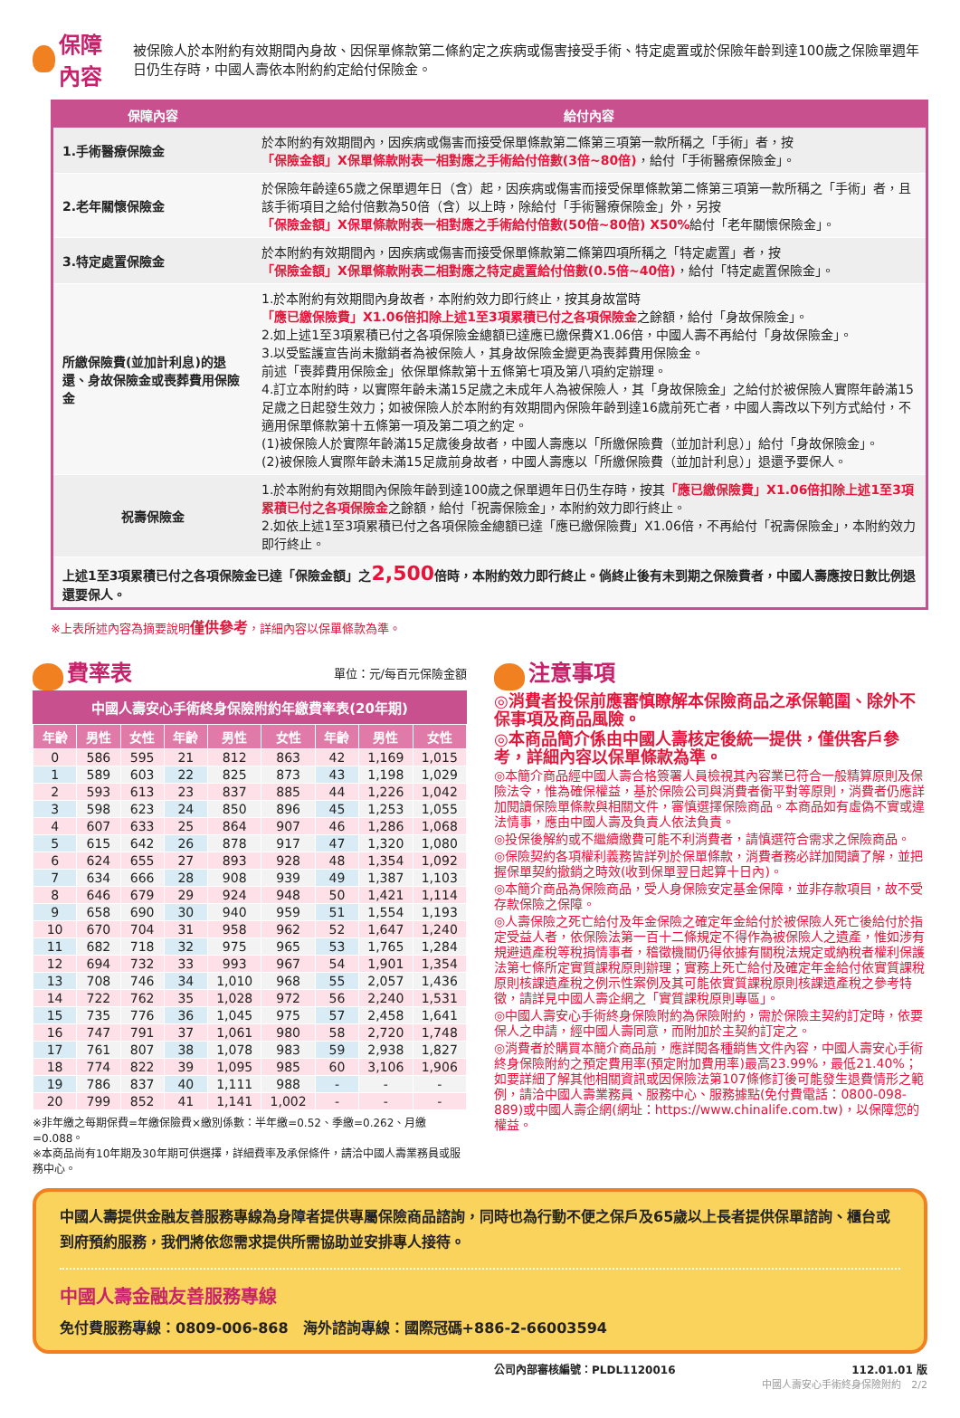保障內容
被保險人於本附約有效期間內身故、因保單條款第二條約定之疾病或傷害接受手術、特定處置或於保險年齡到達100歲之保險單週年日仍生存時，中國人壽依本附約約定給付保險金。
| 保障內容 | 給付內容 |
| --- | --- |
| 1.手術醫療保險金 | 於本附約有效期間內，因疾病或傷害而接受保單條款第二條第三項第一款所稱之「手術」者，按 「保險金額」X保單條款附表一相對應之手術給付倍數(3倍~80倍) ，給付「手術醫療保險金」。 |
| 2.老年關懷保險金 | 於保險年齡達65歲之保單週年日（含）起，因疾病或傷害而接受保單條款第二條第三項第一款所稱之「手術」者，且該手術項目之給付倍數為50倍（含）以上時，除給付「手術醫療保險金」外，另按 「保險金額」X保單條款附表一相對應之手術給付倍數(50倍~80倍) X50% 給付「老年關懷保險金」。 |
| 3.特定處置保險金 | 於本附約有效期間內，因疾病或傷害而接受保單條款第二條第四項所稱之「特定處置」者，按 「保險金額」X保單條款附表二相對應之特定處置給付倍數(0.5倍~40倍) ，給付「特定處置保險金」。 |
| 所繳保險費(並加計利息)的退還、身故保險金或喪葬費用保險金 | 1.於本附約有效期間內身故者，本附約效力即行終止，按其身故當時 「應已繳保險費」X1.06倍扣除上述1至3項累積已付之各項保險金 之餘額，給付「身故保險金」。 2.如上述1至3項累積已付之各項保險金總額已達應已繳保費X1.06倍，中國人壽不再給付「身故保險金」。 3.以受監護宣告尚未撤銷者為被保險人，其身故保險金變更為喪葬費用保險金。 前述「喪葬費用保險金」依保單條款第十五條第七項及第八項約定辦理。 4.訂立本附約時，以實際年齡未滿15足歲之未成年人為被保險人，其「身故保險金」之給付於被保險人實際年齡滿15足歲之日起發生效力；如被保險人於本附約有效期間內保險年齡到達16歲前死亡者，中國人壽改以下列方式給付，不適用保單條款第十五條第一項及第二項之約定。 (1)被保險人於實際年齡滿15足歲後身故者，中國人壽應以「所繳保險費（並加計利息）」給付「身故保險金」。 (2)被保險人實際年齡未滿15足歲前身故者，中國人壽應以「所繳保險費（並加計利息）」退還予要保人。 |
| 祝壽保險金 | 1.於本附約有效期間內保險年齡到達100歲之保單週年日仍生存時，按其 「應已繳保險費」X1.06倍扣除上述1至3項累積已付之各項保險金 之餘額，給付「祝壽保險金」，本附約效力即行終止。 2.如依上述1至3項累積已付之各項保險金總額已達「應已繳保險費」X1.06倍，不再給付「祝壽保險金」，本附約效力即行終止。 |
| 上述1至3項累積已付之各項保險金已達「保險金額」之 2,500 倍時，本附約效力即行終止。倘終止後有未到期之保險費者，中國人壽應按日數比例退還要保人。 | |
※上表所述內容為摘要說明僅供參考，詳細內容以保單條款為準。
費率表
單位：元/每百元保險金額
中國人壽安心手術終身保險附約年繳費率表(20年期)
| 年齡 | 男性 | 女性 | 年齡 | 男性 | 女性 | 年齡 | 男性 | 女性 |
| --- | --- | --- | --- | --- | --- | --- | --- | --- |
| 0 | 586 | 595 | 21 | 812 | 863 | 42 | 1,169 | 1,015 |
| 1 | 589 | 603 | 22 | 825 | 873 | 43 | 1,198 | 1,029 |
| 2 | 593 | 613 | 23 | 837 | 885 | 44 | 1,226 | 1,042 |
| 3 | 598 | 623 | 24 | 850 | 896 | 45 | 1,253 | 1,055 |
| 4 | 607 | 633 | 25 | 864 | 907 | 46 | 1,286 | 1,068 |
| 5 | 615 | 642 | 26 | 878 | 917 | 47 | 1,320 | 1,080 |
| 6 | 624 | 655 | 27 | 893 | 928 | 48 | 1,354 | 1,092 |
| 7 | 634 | 666 | 28 | 908 | 939 | 49 | 1,387 | 1,103 |
| 8 | 646 | 679 | 29 | 924 | 948 | 50 | 1,421 | 1,114 |
| 9 | 658 | 690 | 30 | 940 | 959 | 51 | 1,554 | 1,193 |
| 10 | 670 | 704 | 31 | 958 | 962 | 52 | 1,647 | 1,240 |
| 11 | 682 | 718 | 32 | 975 | 965 | 53 | 1,765 | 1,284 |
| 12 | 694 | 732 | 33 | 993 | 967 | 54 | 1,901 | 1,354 |
| 13 | 708 | 746 | 34 | 1,010 | 968 | 55 | 2,057 | 1,436 |
| 14 | 722 | 762 | 35 | 1,028 | 972 | 56 | 2,240 | 1,531 |
| 15 | 735 | 776 | 36 | 1,045 | 975 | 57 | 2,458 | 1,641 |
| 16 | 747 | 791 | 37 | 1,061 | 980 | 58 | 2,720 | 1,748 |
| 17 | 761 | 807 | 38 | 1,078 | 983 | 59 | 2,938 | 1,827 |
| 18 | 774 | 822 | 39 | 1,095 | 985 | 60 | 3,106 | 1,906 |
| 19 | 786 | 837 | 40 | 1,111 | 988 | - | - | - |
| 20 | 799 | 852 | 41 | 1,141 | 1,002 | - | - | - |
※非年繳之每期保費=年繳保險費×繳別係數：半年繳=0.52、季繳=0.262、月繳=0.088。
※本商品尚有10年期及30年期可供選擇，詳細費率及承保條件，請洽中國人壽業務員或服務中心。
注意事項
◎消費者投保前應審慎瞭解本保險商品之承保範圍、除外不保事項及商品風險。
◎本商品簡介係由中國人壽核定後統一提供，僅供客戶參考，詳細內容以保單條款為準。
◎本簡介商品經中國人壽合格簽署人員檢視其內容業已符合一般精算原則及保險法令，惟為確保權益，基於保險公司與消費者衡平對等原則，消費者仍應詳加閱讀保險單條款與相關文件，審慎選擇保險商品。本商品如有虛偽不實或違法情事，應由中國人壽及負責人依法負責。
◎投保後解約或不繼續繳費可能不利消費者，請慎選符合需求之保險商品。
◎保險契約各項權利義務皆詳列於保單條款，消費者務必詳加閱讀了解，並把握保單契約撤銷之時效(收到保單翌日起算十日內)。
◎本簡介商品為保險商品，受人身保險安定基金保障，並非存款項目，故不受存款保險之保障。
◎人壽保險之死亡給付及年金保險之確定年金給付於被保險人死亡後給付於指定受益人者，依保險法第一百十二條規定不得作為被保險人之遺產，惟如涉有規避遺產稅等稅捐情事者，稽徵機關仍得依據有關稅法規定或納稅者權利保護法第七條所定實質課稅原則辦理；實務上死亡給付及確定年金給付依實質課稅原則核課遺產稅之例示性案例及其可能依實質課稅原則核課遺產稅之參考特徵，請詳見中國人壽企網之「實質課稅原則專區」。
◎中國人壽安心手術終身保險附約為保險附約，需於保險主契約訂定時，依要保人之申請，經中國人壽同意，而附加於主契約訂定之。
◎消費者於購買本簡介商品前，應詳閱各種銷售文件內容，中國人壽安心手術終身保險附約之預定費用率(預定附加費用率)最高23.99%，最低21.40%；如要詳細了解其他相關資訊或因保險法第107條修訂後可能發生退費情形之範例，請洽中國人壽業務員、服務中心、服務據點(免付費電話：0800-098-889)或中國人壽企網(網址：https://www.chinalife.com.tw)，以保障您的權益。
中國人壽提供金融友善服務專線為身障者提供專屬保險商品諮詢，同時也為行動不便之保戶及65歲以上長者提供保單諮詢、櫃台或到府預約服務，我們將依您需求提供所需協助並安排專人接待。
中國人壽金融友善服務專線
免付費服務專線：0809-006-868　海外諮詢專線：國際冠碼+886-2-66003594
公司內部審核編號：PLDL1120016 112.01.01 版
中國人壽安心手術終身保險附約　2/2